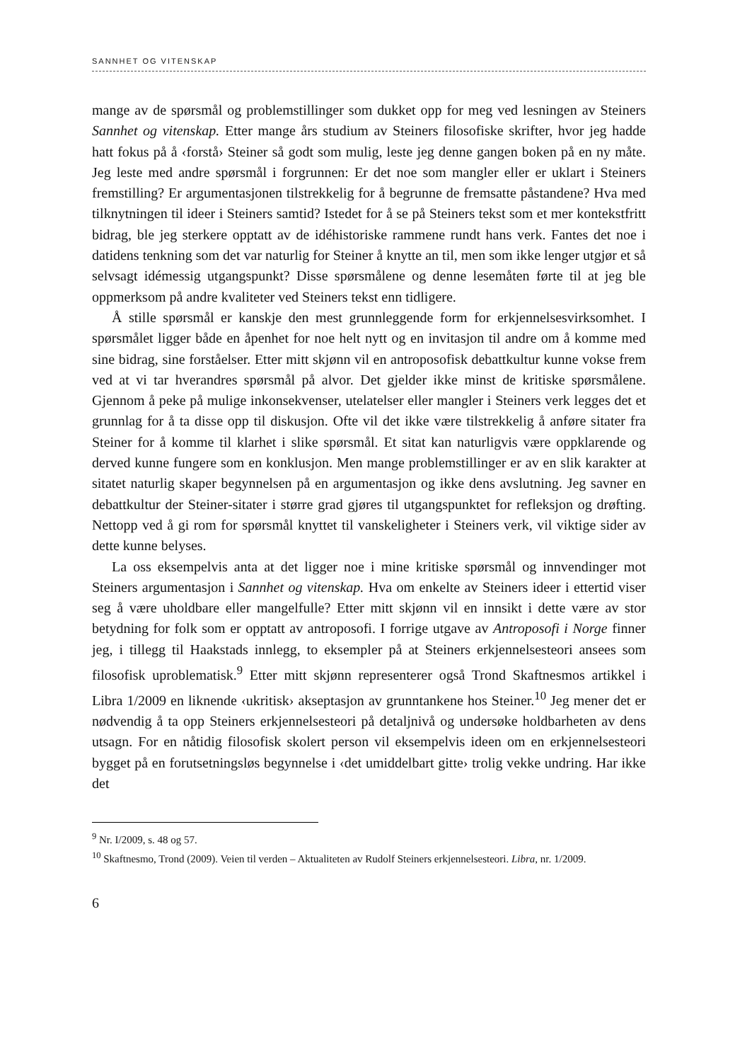SANNHET OG VITENSKAP
mange av de spørsmål og problemstillinger som dukket opp for meg ved lesningen av Steiners Sannhet og vitenskap. Etter mange års studium av Steiners filosofiske skrifter, hvor jeg hadde hatt fokus på å ‹forstå› Steiner så godt som mulig, leste jeg denne gangen boken på en ny måte. Jeg leste med andre spørsmål i forgrunnen: Er det noe som mangler eller er uklart i Steiners fremstilling? Er argumentasjonen tilstrekkelig for å begrunne de fremsatte påstandene? Hva med tilknytningen til ideer i Steiners samtid? Istedet for å se på Steiners tekst som et mer kontekstfritt bidrag, ble jeg sterkere opptatt av de idéhistoriske rammene rundt hans verk. Fantes det noe i datidens tenkning som det var naturlig for Steiner å knytte an til, men som ikke lenger utgjør et så selvsagt idémessig utgangspunkt? Disse spørsmålene og denne lesemåten førte til at jeg ble oppmerksom på andre kvaliteter ved Steiners tekst enn tidligere.
Å stille spørsmål er kanskje den mest grunnleggende form for erkjennelsesvirksomhet. I spørsmålet ligger både en åpenhet for noe helt nytt og en invitasjon til andre om å komme med sine bidrag, sine forståelser. Etter mitt skjønn vil en antroposofisk debattkultur kunne vokse frem ved at vi tar hverandres spørsmål på alvor. Det gjelder ikke minst de kritiske spørsmålene. Gjennom å peke på mulige inkonsekvenser, utelatelser eller mangler i Steiners verk legges det et grunnlag for å ta disse opp til diskusjon. Ofte vil det ikke være tilstrekkelig å anføre sitater fra Steiner for å komme til klarhet i slike spørsmål. Et sitat kan naturligvis være oppklarende og derved kunne fungere som en konklusjon. Men mange problemstillinger er av en slik karakter at sitatet naturlig skaper begynnelsen på en argumentasjon og ikke dens avslutning. Jeg savner en debattkultur der Steiner-sitater i større grad gjøres til utgangspunktet for refleksjon og drøfting. Nettopp ved å gi rom for spørsmål knyttet til vanskeligheter i Steiners verk, vil viktige sider av dette kunne belyses.
La oss eksempelvis anta at det ligger noe i mine kritiske spørsmål og innvendinger mot Steiners argumentasjon i Sannhet og vitenskap. Hva om enkelte av Steiners ideer i ettertid viser seg å være uholdbare eller mangelfulle? Etter mitt skjønn vil en innsikt i dette være av stor betydning for folk som er opptatt av antroposofi. I forrige utgave av Antroposofi i Norge finner jeg, i tillegg til Haakstads innlegg, to eksempler på at Steiners erkjennelsesteori ansees som filosofisk uproblematisk.<sup>9</sup> Etter mitt skjønn representerer også Trond Skaftnesmos artikkel i Libra 1/2009 en liknende ‹ukritisk› akseptasjon av grunntankene hos Steiner.<sup>10</sup> Jeg mener det er nødvendig å ta opp Steiners erkjennelsesteori på detaljnivå og undersøke holdbarheten av dens utsagn. For en nåtidig filosofisk skolert person vil eksempelvis ideen om en erkjennelsesteori bygget på en forutsetningsløs begynnelse i ‹det umiddelbart gitte› trolig vekke undring. Har ikke det
<sup>9</sup> Nr. I/2009, s. 48 og 57.
<sup>10</sup> Skaftnesmo, Trond (2009). Veien til verden – Aktualiteten av Rudolf Steiners erkjennelsesteori. Libra, nr. 1/2009.
6